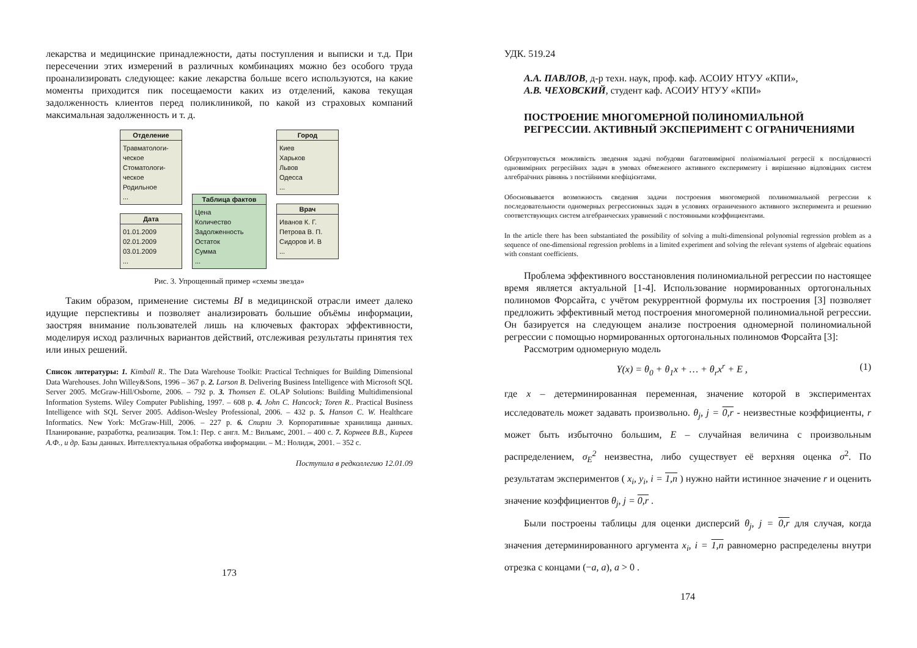лекарства и медицинские принадлежности, даты поступления и выписки и т.д. При пересечении этих измерений в различных комбинациях можно без особого труда проанализировать следующее: какие лекарства больше всего используются, на какие моменты приходится пик посещаемости каких из отделений, какова текущая задолженность клиентов перед поликлиникой, по какой из страховых компаний максимальная задолженность и т. д.
Отделение
Травматологи-ческое
Стоматологи-ческое
Родильное
...
Дата
01.01.2009
02.01.2009
03.01.2009
...
Таблица фактов
Цена
Количество
Задолженность
Остаток
Сумма
...
Город
Киев
Харьков
Львов
Одесса
...
Врач
Иванов К. Г.
Петрова В. П.
Сидоров И. В
...
Рис. 3. Упрощенный пример «схемы звезда»
Таким образом, применение системы BI в медицинской отрасли имеет далеко идущие перспективы и позволяет анализировать большие объёмы информации, заостряя внимание пользователей лишь на ключевых факторах эффективности, моделируя исход различных вариантов действий, отслеживая результаты принятия тех или иных решений.
Список литературы: 1. Kimball R.. The Data Warehouse Toolkit: Practical Techniques for Building Dimensional Data Warehouses. John Willey&Sons, 1996 – 367 p. 2. Larson B. Delivering Business Intelligence with Microsoft SQL Server 2005. McGraw-Hill/Osborne, 2006. – 792 p. 3. Thomsen E. OLAP Solutions: Building Multidimensional Information Systems. Wiley Computer Publishing, 1997. – 608 p. 4. John C. Hancock; Toren R.. Practical Business Intelligence with SQL Server 2005. Addison-Wesley Professional, 2006. – 432 p. 5. Hanson C. W. Healthcare Informatics. New York: McGraw-Hill, 2006. – 227 p. 6. Спирли Э. Корпоративные хранилища данных. Планирование, разработка, реализация. Том.1: Пер. с англ. М.: Вильямс, 2001. – 400 с. 7. Корнеев В.В., Киреев А.Ф., и др. Базы данных. Интеллектуальная обработка информации. – М.: Нолидж, 2001. – 352 с.
Поступила в редколлегию 12.01.09
173
УДК. 519.24
А.А. ПАВЛОВ, д-р техн. наук, проф. каф. АСОИУ НТУУ «КПИ»,
А.В. ЧЕХОВСКИЙ, студент каф. АСОИУ НТУУ «КПИ»
ПОСТРОЕНИЕ МНОГОМЕРНОЙ ПОЛИНОМИАЛЬНОЙ РЕГРЕССИИ. АКТИВНЫЙ ЭКСПЕРИМЕНТ С ОГРАНИЧЕНИЯМИ
Обгрунтовується можливість зведення задачі побудови багатовимірної поліноміальної регресії к послідовності одновимірних регресійних задач в умовах обмеженого активного експерименту і вирішенню відповідних систем алгебраїчних рівнянь з постійними коефіцієнтами.
Обосновывается возможность сведения задачи построения многомерной полиномиальной регрессии к последовательности одномерных регрессионных задач в условиях ограниченного активного эксперимента и решению соответствующих систем алгебраических уравнений с постоянными коэффициентами.
In the article there has been substantiated the possibility of solving a multi-dimensional polynomial regression problem as a sequence of one-dimensional regression problems in a limited experiment and solving the relevant systems of algebraic equations with constant coefficients.
Проблема эффективного восстановления полиномиальной регрессии по настоящее время является актуальной [1-4]. Использование нормированных ортогональных полиномов Форсайта, с учётом рекуррентной формулы их построения [3] позволяет предложить эффективный метод построения многомерной полиномиальной регрессии. Он базируется на следующем анализе построения одномерной полиномиальной регрессии с помощью нормированных ортогональных полиномов Форсайта [3]:
Рассмотрим одномерную модель
Y(x) = θ<sub>0</sub> + θ<sub>1</sub>x + … + θ<sub>r</sub>x<sup>r</sup> + E ,
(1)
где x – детерминированная переменная, значение которой в экспериментах исследователь может задавать произвольно. θ<sub>j</sub>, j = 0,r - неизвестные коэффициенты, r может быть избыточно большим, E – случайная величина с произвольным распределением, σ<sub>E</sub><sup>2</sup> неизвестна, либо существует её верхняя оценка σ<sup>2</sup>. По результатам экспериментов ( x<sub>i</sub>, y<sub>i</sub>, i = 1,n ) нужно найти истинное значение r и оценить значение коэффициентов θ<sub>j</sub>, j = 0,r .
Были построены таблицы для оценки дисперсий θ<sub>j</sub>, j = 0,r для случая, когда значения детерминированного аргумента x<sub>i</sub>, i = 1,n равномерно распределены внутри отрезка с концами (−a, a), a > 0 .
174